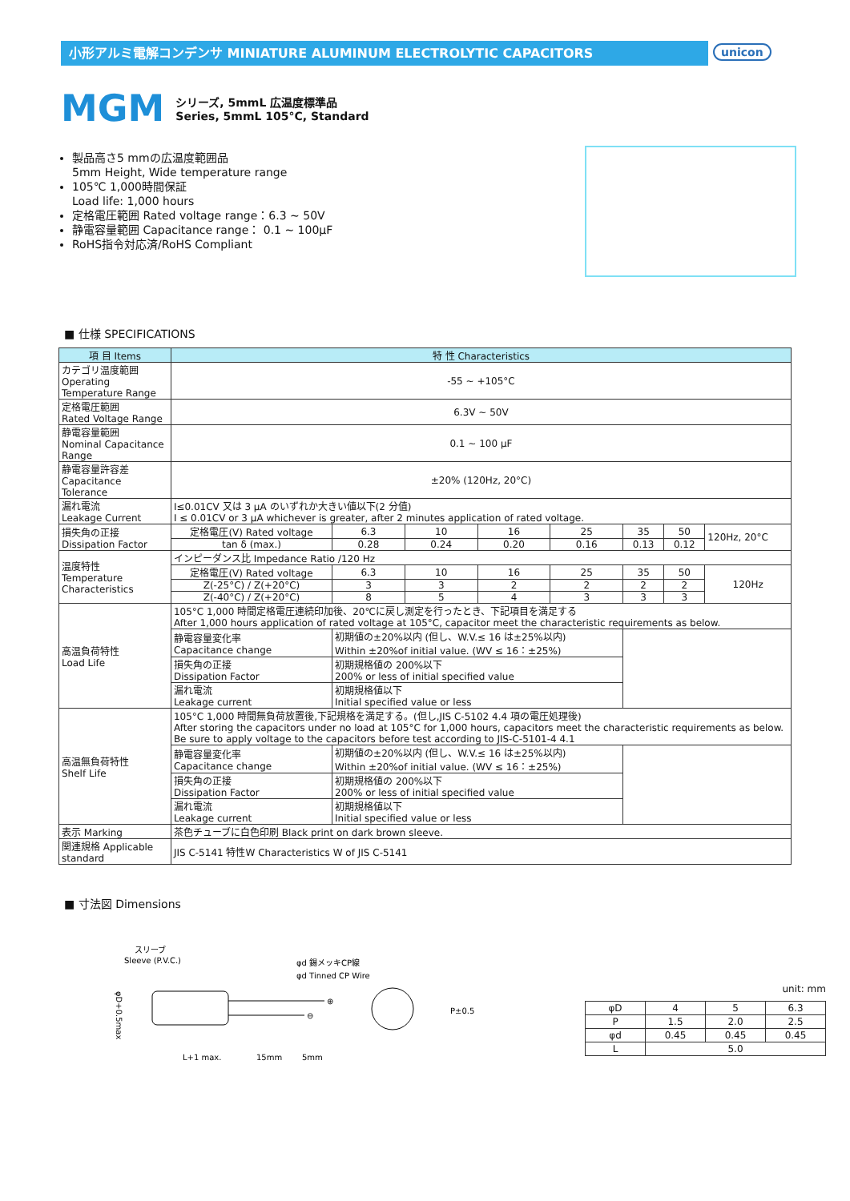小形アルミ電解コンデンサ MINIATURE ALUMINUM ELECTROLYTIC CAPACITORS unicon
MGM
シリーズ, 5mmL 広温度標準品
Series, 5mmL 105°C, Standard
製品高さ5 mmの広温度範囲品
5mm Height, Wide temperature range
105℃ 1,000時間保証
Load life: 1,000 hours
定格電圧範囲 Rated voltage range：6.3 ~ 50V
静電容量範囲 Capacitance range： 0.1 ~ 100μF
RoHS指令対応済/RoHS Compliant
■ 仕様 SPECIFICATIONS
| 項 目 Items | 特 性 Characteristics | | | | | | | |
| --- | --- | --- | --- | --- | --- | --- | --- | --- |
| カテゴリ温度範囲 Operating Temperature Range | -55 ~ +105°C | | | | | | | |
| 定格電圧範囲 Rated Voltage Range | 6.3V ~ 50V | | | | | | | |
| 静電容量範囲 Nominal Capacitance Range | 0.1 ~ 100 μF | | | | | | | |
| 静電容量許容差 Capacitance Tolerance | ±20% (120Hz, 20°C) | | | | | | | |
| 漏れ電流 Leakage Current | I≤0.01CV 又は 3 μA のいずれか大きい値以下(2 分值) I ≤ 0.01CV or 3 μA whichever is greater, after 2 minutes application of rated voltage. | | | | | | | |
| 損失角の正接 Dissipation Factor | 定格電圧(V) Rated voltage | 6.3 | 10 | 16 | 25 | 35 | 50 | 120Hz, 20°C |
| | tan δ (max.) | 0.28 | 0.24 | 0.20 | 0.16 | 0.13 | 0.12 | |
| 温度特性 Temperature Characteristics | インピーダンス比 Impedance Ratio /120 Hz | | | | | | | |
| | 定格電圧(V) Rated voltage | 6.3 | 10 | 16 | 25 | 35 | 50 | 120Hz |
| | Z(-25°C) / Z(+20°C) | 3 | 3 | 2 | 2 | 2 | 2 | |
| | Z(-40°C) / Z(+20°C) | 8 | 5 | 4 | 3 | 3 | 3 | |
| 高温負荷特性 Load Life | 105°C 1,000 時間定格電圧連続印加後、20℃に戻し測定を行ったとき、下記項目を満足する After 1,000 hours application of rated voltage at 105°C, capacitor meet the characteristic requirements as below. | | | | | | | |
| | 静電容量変化率 Capacitance change | 初期値の±20%以内 (但し、W.V.≤ 16 は±25%以内) Within ±20%of initial value. (WV ≤ 16：±25%) | | | | | | |
| | 損失角の正接 Dissipation Factor | 初期規格値の 200%以下 200% or less of initial specified value | | | | | | |
| | 漏れ電流 Leakage current | 初期規格値以下 Initial specified value or less | | | | | | |
| 高温無負荷特性 Shelf Life | 105°C 1,000 時間無負荷放置後,下記規格を満足する。(但し,JIS C-5102 4.4 項の電圧処理後) After storing the capacitors under no load at 105°C for 1,000 hours, capacitors meet the characteristic requirements as below. Be sure to apply voltage to the capacitors before test according to JIS-C-5101-4 4.1 | | | | | | | |
| | 静電容量変化率 Capacitance change | 初期値の±20%以内 (但し、W.V.≤ 16 は±25%以内) Within ±20%of initial value. (WV ≤ 16：±25%) | | | | | | |
| | 損失角の正接 Dissipation Factor | 初期規格値の 200%以下 200% or less of initial specified value | | | | | | |
| | 漏れ電流 Leakage current | 初期規格値以下 Initial specified value or less | | | | | | |
| 表示 Marking | 茶色チューブに白色印刷 Black print on dark brown sleeve. | | | | | | | |
| 関連規格 Applicable standard | JIS C-5141 特性W Characteristics W of JIS C-5141 | | | | | | | |
■ 寸法図 Dimensions
スリーブ
Sleeve (P.V.C.)
φd 錫メッキCP線
φd Tinned CP Wire
⊕
⊖
P±0.5
φD+0.5max
L+1 max.
15mm
5mm
unit: mm
| φD | 4 | 5 | 6.3 |
| P | 1.5 | 2.0 | 2.5 |
| φd | 0.45 | 0.45 | 0.45 |
| L | 5.0 | | |